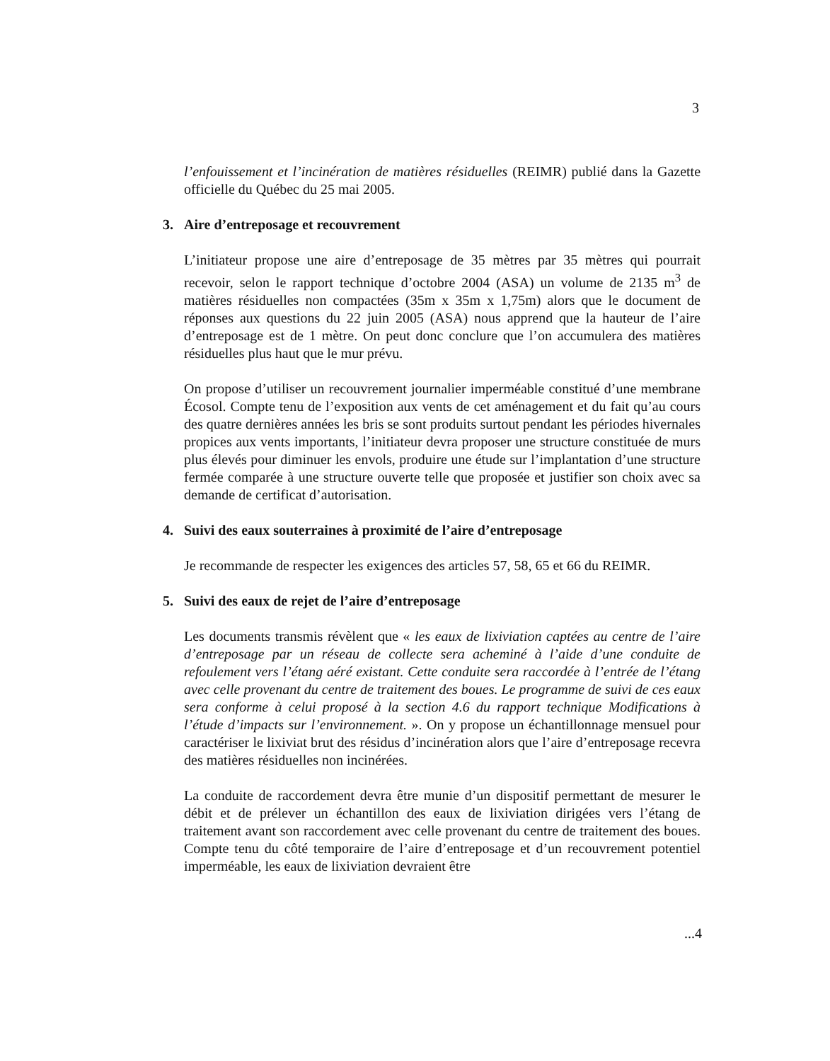3
l’enfouissement et l’incinération de matières résiduelles (REIMR) publié dans la Gazette officielle du Québec du 25 mai 2005.
3. Aire d’entreposage et recouvrement
L’initiateur propose une aire d’entreposage de 35 mètres par 35 mètres qui pourrait recevoir, selon le rapport technique d’octobre 2004 (ASA) un volume de 2135 m<sup>3</sup> de matières résiduelles non compactées (35m x 35m x 1,75m) alors que le document de réponses aux questions du 22 juin 2005 (ASA) nous apprend que la hauteur de l’aire d’entreposage est de 1 mètre. On peut donc conclure que l’on accumulera des matières résiduelles plus haut que le mur prévu.
On propose d’utiliser un recouvrement journalier imperméable constitué d’une membrane Écosol. Compte tenu de l’exposition aux vents de cet aménagement et du fait qu’au cours des quatre dernières années les bris se sont produits surtout pendant les périodes hivernales propices aux vents importants, l’initiateur devra proposer une structure constituée de murs plus élevés pour diminuer les envols, produire une étude sur l’implantation d’une structure fermée comparée à une structure ouverte telle que proposée et justifier son choix avec sa demande de certificat d’autorisation.
4. Suivi des eaux souterraines à proximité de l’aire d’entreposage
Je recommande de respecter les exigences des articles 57, 58, 65 et 66 du REIMR.
5. Suivi des eaux de rejet de l’aire d’entreposage
Les documents transmis révèlent que « les eaux de lixiviation captées au centre de l’aire d’entreposage par un réseau de collecte sera acheminé à l’aide d’une conduite de refoulement vers l’étang aéré existant. Cette conduite sera raccordée à l’entrée de l’étang avec celle provenant du centre de traitement des boues. Le programme de suivi de ces eaux sera conforme à celui proposé à la section 4.6 du rapport technique Modifications à l’étude d’impacts sur l’environnement. ». On y propose un échantillonnage mensuel pour caractériser le lixiviat brut des résidus d’incinération alors que l’aire d’entreposage recevra des matières résiduelles non incinérées.
La conduite de raccordement devra être munie d’un dispositif permettant de mesurer le débit et de prélever un échantillon des eaux de lixiviation dirigées vers l’étang de traitement avant son raccordement avec celle provenant du centre de traitement des boues. Compte tenu du côté temporaire de l’aire d’entreposage et d’un recouvrement potentiel imperméable, les eaux de lixiviation devraient être
...4